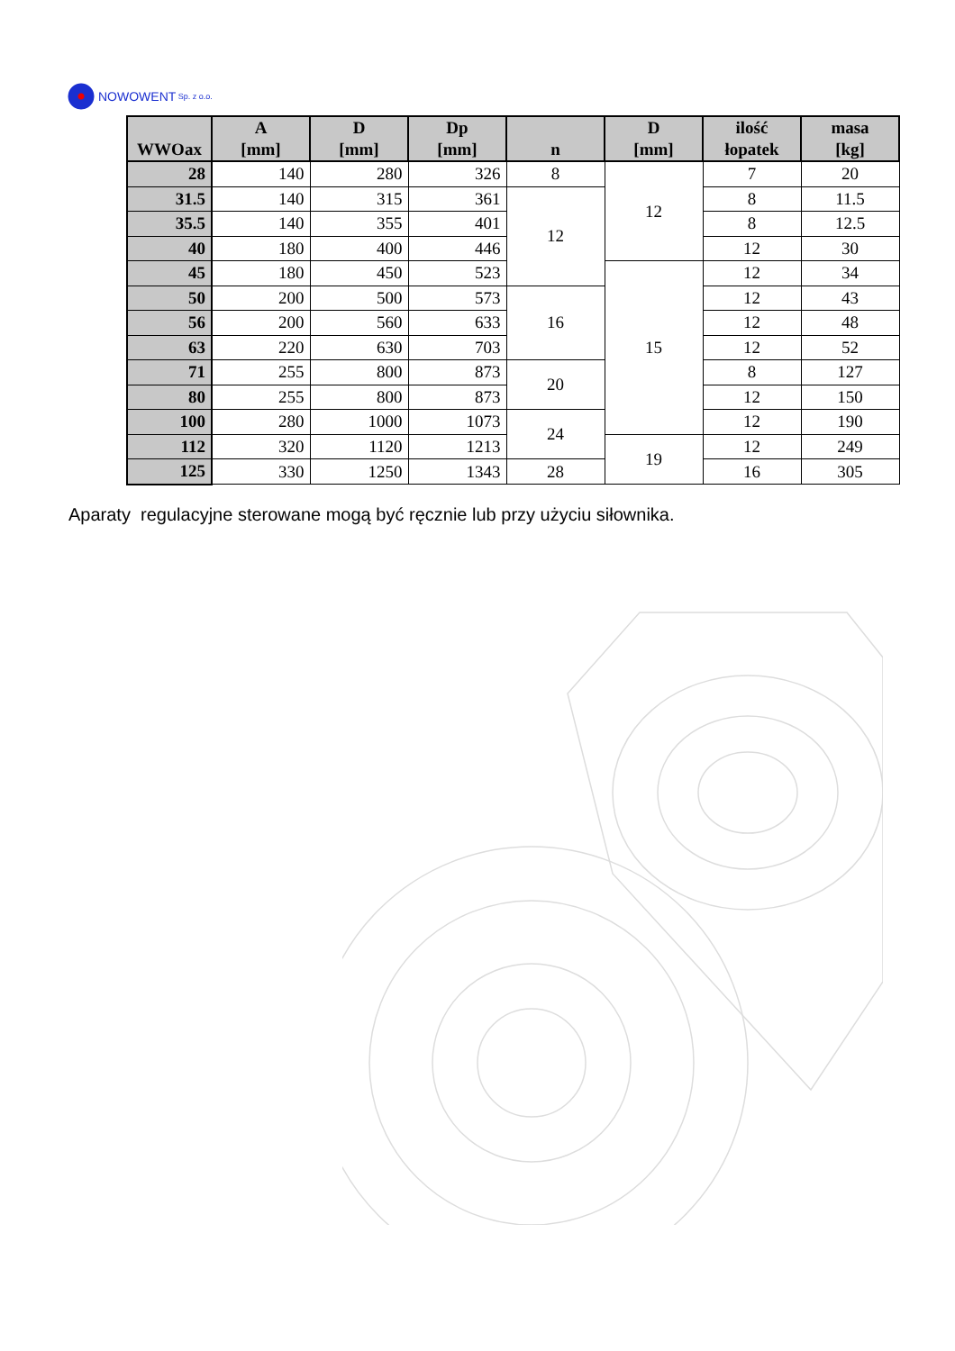NOWOWENT Sp. z o.o.
| WWOax | A [mm] | D [mm] | Dp [mm] | n | D [mm] | ilość łopatek | masa [kg] |
| --- | --- | --- | --- | --- | --- | --- | --- |
| 28 | 140 | 280 | 326 | 8 | 12 | 7 | 20 |
| 31.5 | 140 | 315 | 361 | 12 | | 8 | 11.5 |
| 35.5 | 140 | 355 | 401 | | | 8 | 12.5 |
| 40 | 180 | 400 | 446 | | | 12 | 30 |
| 45 | 180 | 450 | 523 | | 15 | 12 | 34 |
| 50 | 200 | 500 | 573 | 16 | | 12 | 43 |
| 56 | 200 | 560 | 633 | | | 12 | 48 |
| 63 | 220 | 630 | 703 | | | 12 | 52 |
| 71 | 255 | 800 | 873 | 20 | | 8 | 127 |
| 80 | 255 | 800 | 873 | | | 12 | 150 |
| 100 | 280 | 1000 | 1073 | 24 | | 12 | 190 |
| 112 | 320 | 1120 | 1213 | | 19 | 12 | 249 |
| 125 | 330 | 1250 | 1343 | 28 | | 16 | 305 |
Aparaty regulacyjne sterowane mogą być ręcznie lub przy użyciu siłownika.